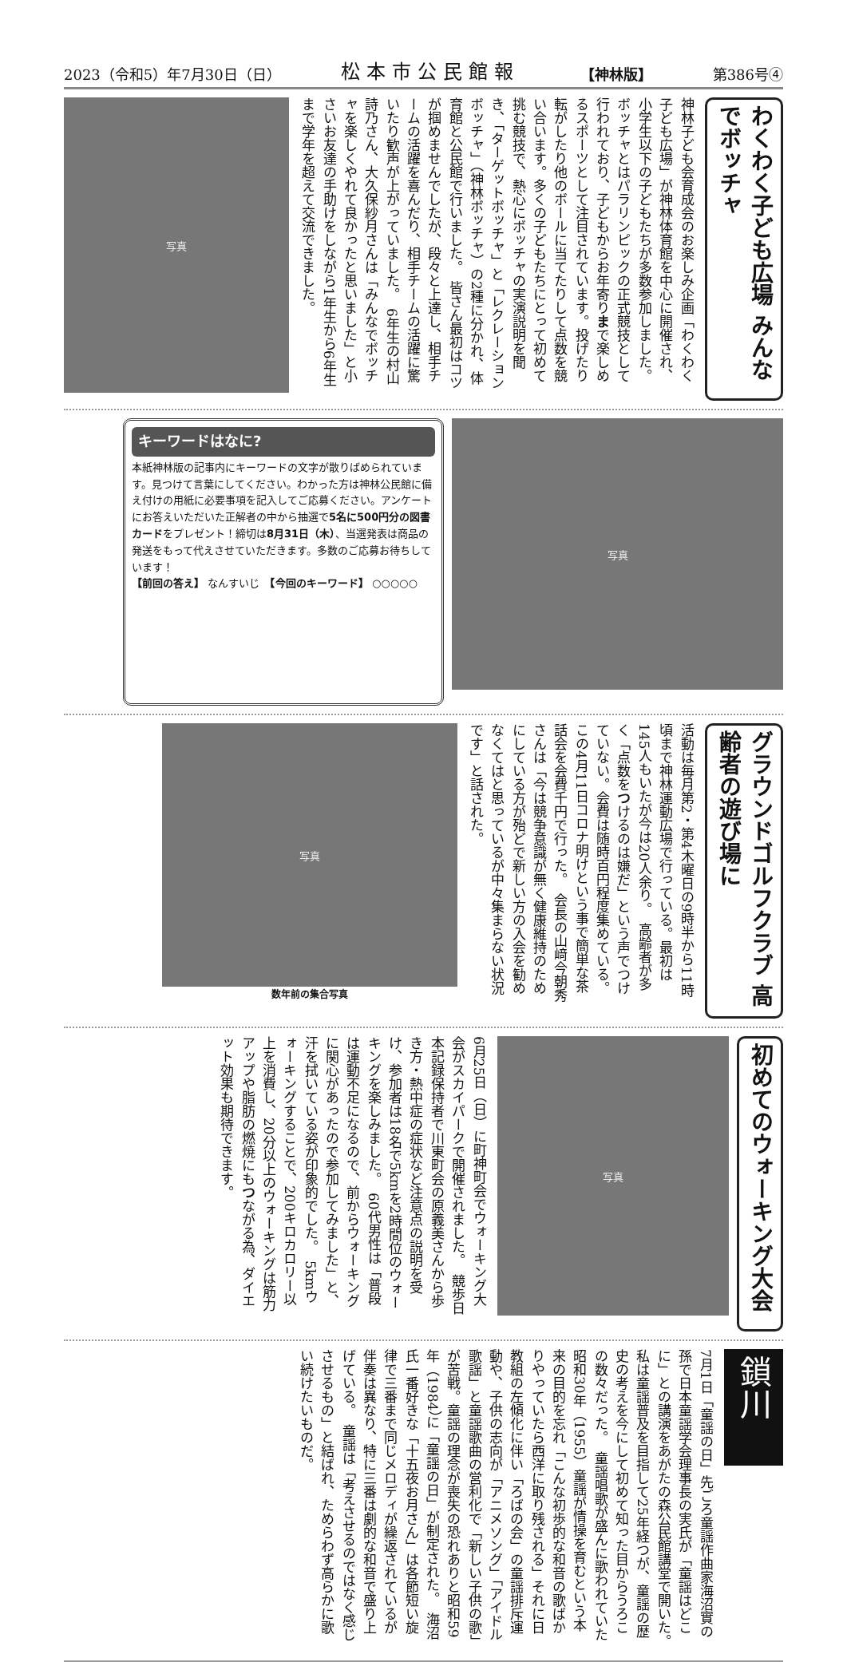2023（令和5）年7月30日（日） 松本市公民館報 【神林版】 第386号④
わくわく子ども広場 みんなでボッチャ
神林子ども会育成会のお楽しみ企画「わくわく子ども広場」が神林体育館を中心に開催され、小学生以下の子どもたちが多数参加しました。　ボッチャとはパラリンピックの正式競技として行われており、子どもからお年寄りまで楽しめるスポーツとして注目されています。投げたり転がしたり他のボールに当てたりして点数を競い合います。多くの子どもたちにとって初めて挑む競技で、熱心にボッチャの実演説明を聞き、「ターゲットボッチャ」と「レクレーションボッチャ」（神林ボッチャ）の2種に分かれ、体育館と公民館で行いました。　皆さん最初はコツが掴めませんでしたが、段々と上達し、相手チームの活躍を喜んだり、相手チームの活躍に驚いたり歓声が上がっていました。　6年生の村山詩乃さん、大久保紗月さんは「みんなでボッチャを楽しくやれて良かったと思いました」と小さいお友達の手助けをしながら1年生から6年生まで学年を超えて交流できました。
写真
写真
キーワードはなに?
本紙神林版の記事内にキーワードの文字が散りばめられています。見つけて言葉にしてください。わかった方は神林公民館に備え付けの用紙に必要事項を記入してご応募ください。アンケートにお答えいただいた正解者の中から抽選で5名に500円分の図書カードをプレゼント！締切は8月31日（木）、当選発表は商品の発送をもって代えさせていただきます。多数のご応募お待ちしています！
【前回の答え】 なんすいじ　【今回のキーワード】 ○○○○○
グラウンドゴルフクラブ 高齢者の遊び場に
活動は毎月第2・第4木曜日の9時半から11時頃まで神林運動広場で行っている。最初は145人もいたが今は20人余り。　高齢者が多く「点数をつけるのは嫌だ」という声でつけていない。会費は随時百円程度集めている。この4月11日コロナ明けという事で簡単な茶話会を会費千円で行った。　会長の山﨑今朝秀さんは「今は競争意識が無く健康維持のためにしている方が殆どで新しい方の入会を勧めなくてはと思っているが中々集まらない状況です」と話された。
写真
数年前の集合写真
初めてのウォーキング大会
写真
6月25日（日）に町神町会でウォーキング大会がスカイパークで開催されました。　競歩日本記録保持者で川東町会の原義美さんから歩き方・熱中症の症状など注意点の説明を受け、参加者は18名で5kmを2時間位のウォーキングを楽しみました。　60代男性は「普段は運動不足になるので、前からウォーキングに関心があったので参加してみました」と、汗を拭いている姿が印象的でした。　5kmウォーキングすることで、200キロカロリー以上を消費し、20分以上のウォーキングは筋力アップや脂肪の燃焼にもつながる為、ダイエット効果も期待できます。
鎖川
7月1日「童謡の日」先ごろ童謡作曲家海沼實の孫で日本童謡学会理事長の実氏が「童謡はどこに」との講演をあがたの森公民館講堂で開いた。　私は童謡普及を目指して25年経つが、童謡の歴史の考えを今にして初めて知った目からうろこの数々だった。　童謡唱歌が盛んに歌われていた昭和30年（1955）童謡が情操を育むという本来の目的を忘れ「こんな初歩的な和音の歌ばかりやっていたら西洋に取り残される」それに日教組の左傾化に伴い「ろばの会」の童謡排斥運動や、子供の志向が「アニメソング」「アイドル歌謡」と童謡歌曲の営利化で「新しい子供の歌」が苦戦。童謡の理念が喪失の恐れありと昭和59年（1984）に「童謡の日」が制定された。　海沼氏一番好きな「十五夜お月さん」は各節短い旋律で三番まで同じメロディが繰返されているが伴奏は異なり、特に三番は劇的な和音で盛り上げている。　童謡は「考えさせるのではなく感じさせるもの」と結ばれ、ためらわず高らかに歌い続けたいものだ。